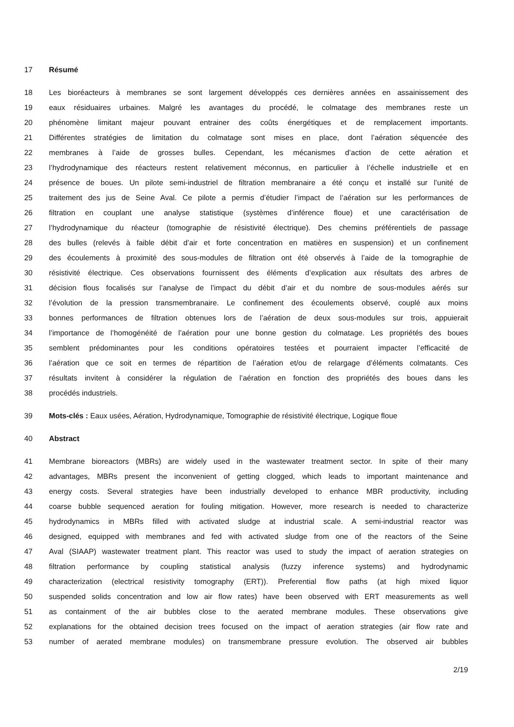17 Résumé
18 Les bioréacteurs à membranes se sont largement développés ces dernières années en assainissement des
19 eaux résiduaires urbaines. Malgré les avantages du procédé, le colmatage des membranes reste un
20 phénomène limitant majeur pouvant entrainer des coûts énergétiques et de remplacement importants.
21 Différentes stratégies de limitation du colmatage sont mises en place, dont l’aération séquencée des
22 membranes à l’aide de grosses bulles. Cependant, les mécanismes d’action de cette aération et
23 l’hydrodynamique des réacteurs restent relativement méconnus, en particulier à l’échelle industrielle et en
24 présence de boues. Un pilote semi-industriel de filtration membranaire a été conçu et installé sur l’unité de
25 traitement des jus de Seine Aval. Ce pilote a permis d’étudier l’impact de l’aération sur les performances de
26 filtration en couplant une analyse statistique (systèmes d’inférence floue) et une caractérisation de
27 l’hydrodynamique du réacteur (tomographie de résistivité électrique). Des chemins préférentiels de passage
28 des bulles (relevés à faible débit d’air et forte concentration en matières en suspension) et un confinement
29 des écoulements à proximité des sous-modules de filtration ont été observés à l’aide de la tomographie de
30 résistivité électrique. Ces observations fournissent des éléments d’explication aux résultats des arbres de
31 décision flous focalisés sur l’analyse de l’impact du débit d’air et du nombre de sous-modules aérés sur
32 l’évolution de la pression transmembranaire. Le confinement des écoulements observé, couplé aux moins
33 bonnes performances de filtration obtenues lors de l’aération de deux sous-modules sur trois, appuierait
34 l’importance de l’homogénéité de l’aération pour une bonne gestion du colmatage. Les propriétés des boues
35 semblent prédominantes pour les conditions opératoires testées et pourraient impacter l’efficacité de
36 l’aération que ce soit en termes de répartition de l’aération et/ou de relargage d’éléments colmatants. Ces
37 résultats invitent à considérer la régulation de l’aération en fonction des propriétés des boues dans les
38 procédés industriels.
39 Mots-clés : Eaux usées, Aération, Hydrodynamique, Tomographie de résistivité électrique, Logique floue
40 Abstract
41 Membrane bioreactors (MBRs) are widely used in the wastewater treatment sector. In spite of their many
42 advantages, MBRs present the inconvenient of getting clogged, which leads to important maintenance and
43 energy costs. Several strategies have been industrially developed to enhance MBR productivity, including
44 coarse bubble sequenced aeration for fouling mitigation. However, more research is needed to characterize
45 hydrodynamics in MBRs filled with activated sludge at industrial scale. A semi-industrial reactor was
46 designed, equipped with membranes and fed with activated sludge from one of the reactors of the Seine
47 Aval (SIAAP) wastewater treatment plant. This reactor was used to study the impact of aeration strategies on
48 filtration performance by coupling statistical analysis (fuzzy inference systems) and hydrodynamic
49 characterization (electrical resistivity tomography (ERT)). Preferential flow paths (at high mixed liquor
50 suspended solids concentration and low air flow rates) have been observed with ERT measurements as well
51 as containment of the air bubbles close to the aerated membrane modules. These observations give
52 explanations for the obtained decision trees focused on the impact of aeration strategies (air flow rate and
53 number of aerated membrane modules) on transmembrane pressure evolution. The observed air bubbles
2/19